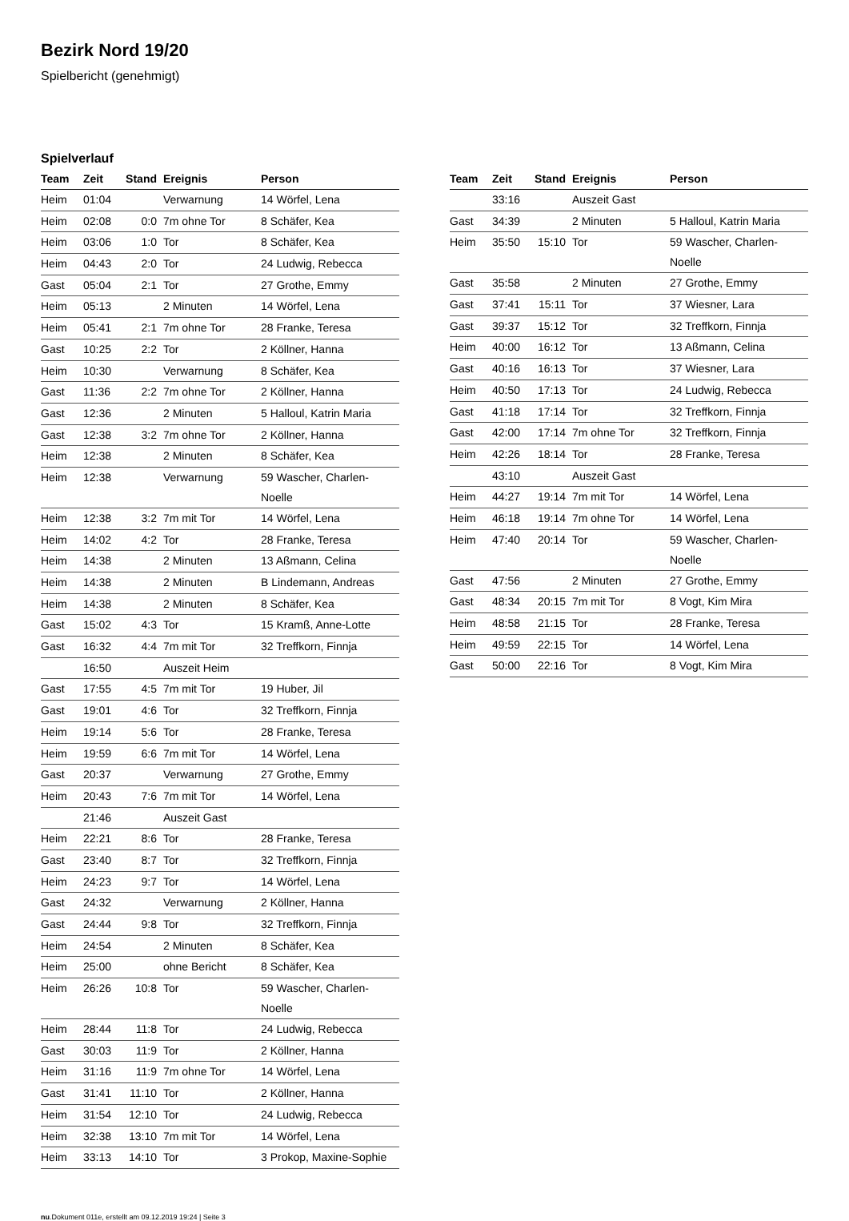Bezirk Nord 19/20
Spielbericht (genehmigt)
Spielverlauf
| Team | Zeit | Stand | Ereignis | Person |
| --- | --- | --- | --- | --- |
| Heim | 01:04 | | Verwarnung | 14 Wörfel, Lena |
| Heim | 02:08 | 0:0 | 7m ohne Tor | 8 Schäfer, Kea |
| Heim | 03:06 | 1:0 | Tor | 8 Schäfer, Kea |
| Heim | 04:43 | 2:0 | Tor | 24 Ludwig, Rebecca |
| Gast | 05:04 | 2:1 | Tor | 27 Grothe, Emmy |
| Heim | 05:13 | | 2 Minuten | 14 Wörfel, Lena |
| Heim | 05:41 | 2:1 | 7m ohne Tor | 28 Franke, Teresa |
| Gast | 10:25 | 2:2 | Tor | 2 Köllner, Hanna |
| Heim | 10:30 | | Verwarnung | 8 Schäfer, Kea |
| Gast | 11:36 | 2:2 | 7m ohne Tor | 2 Köllner, Hanna |
| Gast | 12:36 | | 2 Minuten | 5 Halloul, Katrin Maria |
| Gast | 12:38 | 3:2 | 7m ohne Tor | 2 Köllner, Hanna |
| Heim | 12:38 | | 2 Minuten | 8 Schäfer, Kea |
| Heim | 12:38 | | Verwarnung | 59 Wascher, Charlen- Noelle |
| Heim | 12:38 | 3:2 | 7m mit Tor | 14 Wörfel, Lena |
| Heim | 14:02 | 4:2 | Tor | 28 Franke, Teresa |
| Heim | 14:38 | | 2 Minuten | 13 Aßmann, Celina |
| Heim | 14:38 | | 2 Minuten | B Lindemann, Andreas |
| Heim | 14:38 | | 2 Minuten | 8 Schäfer, Kea |
| Gast | 15:02 | 4:3 | Tor | 15 Kramß, Anne-Lotte |
| Gast | 16:32 | 4:4 | 7m mit Tor | 32 Treffkorn, Finnja |
| | 16:50 | | Auszeit Heim | |
| Gast | 17:55 | 4:5 | 7m mit Tor | 19 Huber, Jil |
| Gast | 19:01 | 4:6 | Tor | 32 Treffkorn, Finnja |
| Heim | 19:14 | 5:6 | Tor | 28 Franke, Teresa |
| Heim | 19:59 | 6:6 | 7m mit Tor | 14 Wörfel, Lena |
| Gast | 20:37 | | Verwarnung | 27 Grothe, Emmy |
| Heim | 20:43 | 7:6 | 7m mit Tor | 14 Wörfel, Lena |
| | 21:46 | | Auszeit Gast | |
| Heim | 22:21 | 8:6 | Tor | 28 Franke, Teresa |
| Gast | 23:40 | 8:7 | Tor | 32 Treffkorn, Finnja |
| Heim | 24:23 | 9:7 | Tor | 14 Wörfel, Lena |
| Gast | 24:32 | | Verwarnung | 2 Köllner, Hanna |
| Gast | 24:44 | 9:8 | Tor | 32 Treffkorn, Finnja |
| Heim | 24:54 | | 2 Minuten | 8 Schäfer, Kea |
| Heim | 25:00 | | ohne Bericht | 8 Schäfer, Kea |
| Heim | 26:26 | 10:8 | Tor | 59 Wascher, Charlen- Noelle |
| Heim | 28:44 | 11:8 | Tor | 24 Ludwig, Rebecca |
| Gast | 30:03 | 11:9 | Tor | 2 Köllner, Hanna |
| Heim | 31:16 | 11:9 | 7m ohne Tor | 14 Wörfel, Lena |
| Gast | 31:41 | 11:10 | Tor | 2 Köllner, Hanna |
| Heim | 31:54 | 12:10 | Tor | 24 Ludwig, Rebecca |
| Heim | 32:38 | 13:10 | 7m mit Tor | 14 Wörfel, Lena |
| Heim | 33:13 | 14:10 | Tor | 3 Prokop, Maxine-Sophie |
| Team | Zeit | Stand | Ereignis | Person |
| --- | --- | --- | --- | --- |
| | 33:16 | | Auszeit Gast | |
| Gast | 34:39 | | 2 Minuten | 5 Halloul, Katrin Maria |
| Heim | 35:50 | 15:10 | Tor | 59 Wascher, Charlen- Noelle |
| Gast | 35:58 | | 2 Minuten | 27 Grothe, Emmy |
| Gast | 37:41 | 15:11 | Tor | 37 Wiesner, Lara |
| Gast | 39:37 | 15:12 | Tor | 32 Treffkorn, Finnja |
| Heim | 40:00 | 16:12 | Tor | 13 Aßmann, Celina |
| Gast | 40:16 | 16:13 | Tor | 37 Wiesner, Lara |
| Heim | 40:50 | 17:13 | Tor | 24 Ludwig, Rebecca |
| Gast | 41:18 | 17:14 | Tor | 32 Treffkorn, Finnja |
| Gast | 42:00 | 17:14 | 7m ohne Tor | 32 Treffkorn, Finnja |
| Heim | 42:26 | 18:14 | Tor | 28 Franke, Teresa |
| | 43:10 | | Auszeit Gast | |
| Heim | 44:27 | 19:14 | 7m mit Tor | 14 Wörfel, Lena |
| Heim | 46:18 | 19:14 | 7m ohne Tor | 14 Wörfel, Lena |
| Heim | 47:40 | 20:14 | Tor | 59 Wascher, Charlen- Noelle |
| Gast | 47:56 | | 2 Minuten | 27 Grothe, Emmy |
| Gast | 48:34 | 20:15 | 7m mit Tor | 8 Vogt, Kim Mira |
| Heim | 48:58 | 21:15 | Tor | 28 Franke, Teresa |
| Heim | 49:59 | 22:15 | Tor | 14 Wörfel, Lena |
| Gast | 50:00 | 22:16 | Tor | 8 Vogt, Kim Mira |
nu.Dokument 011e, erstellt am 09.12.2019 19:24 | Seite 3